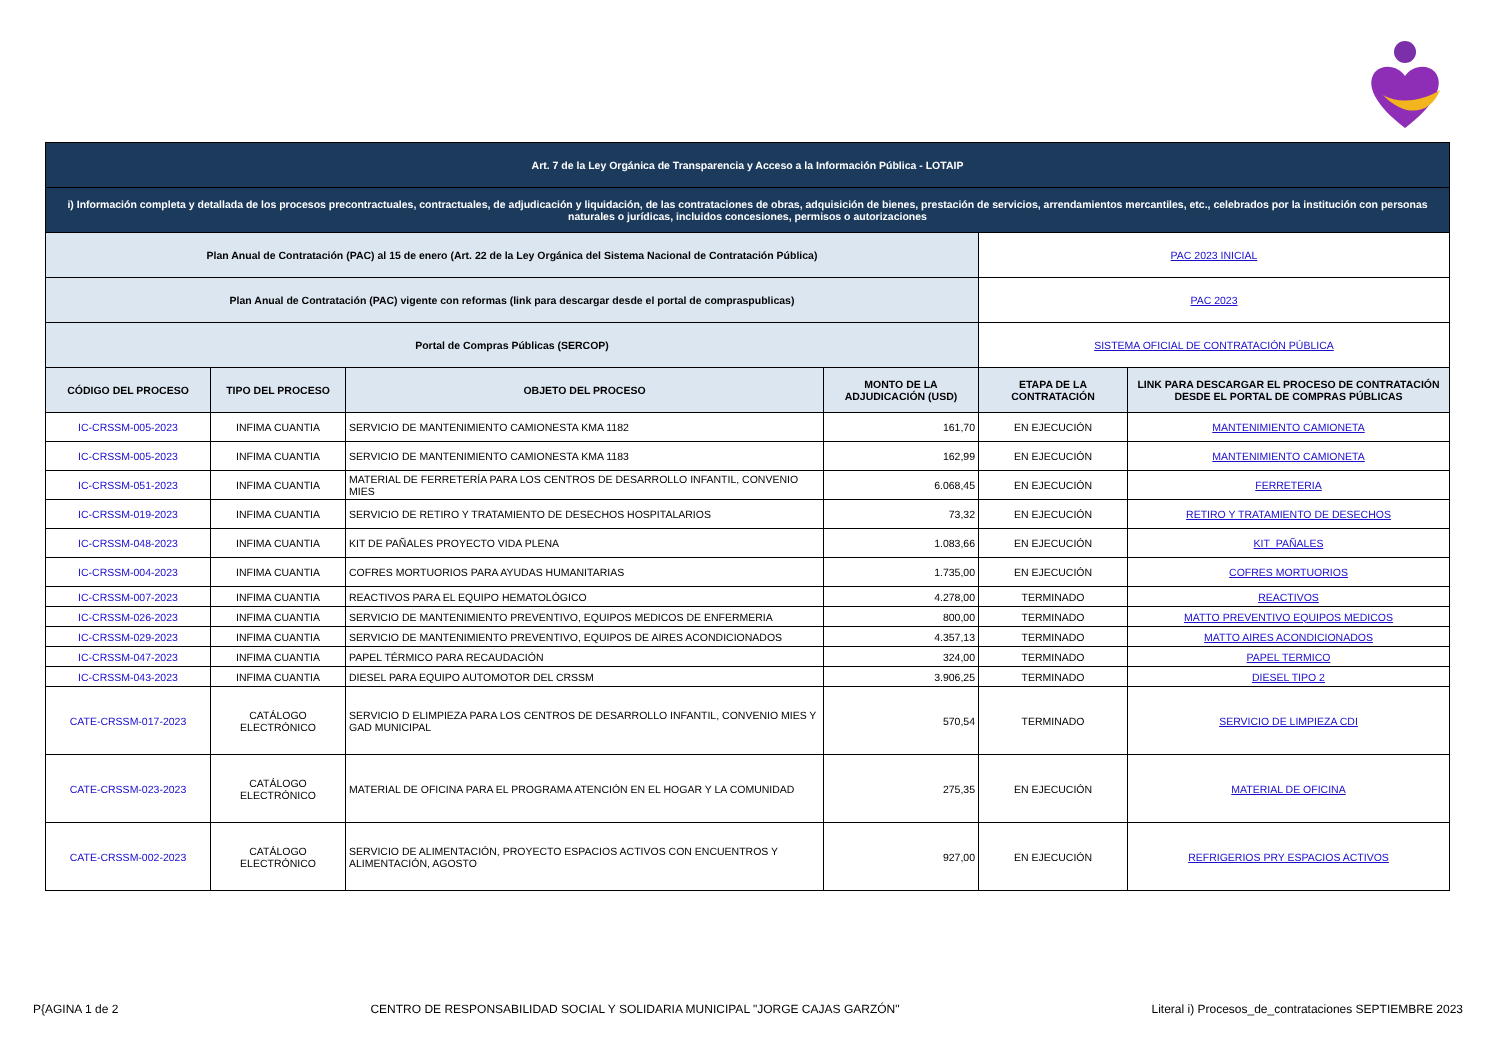| Art. 7 de la Ley Orgánica de Transparencia y Acceso a la Información Pública - LOTAIP | | | | | |
| i) Información completa y detallada de los procesos precontractuales, contractuales, de adjudicación y liquidación, de las contrataciones de obras, adquisición de bienes, prestación de servicios, arrendamientos mercantiles, etc., celebrados por la institución con personas naturales o jurídicas, incluidos concesiones, permisos o autorizaciones | | | | | |
| Plan Anual de Contratación (PAC) al 15 de enero (Art. 22 de la Ley Orgánica del Sistema Nacional de Contratación Pública) | | | | PAC 2023 INICIAL | |
| Plan Anual de Contratación (PAC) vigente con reformas (link para descargar desde el portal de compraspublicas) | | | | PAC 2023 | |
| Portal de Compras Públicas (SERCOP) | | | | SISTEMA OFICIAL DE CONTRATACIÓN PÚBLICA | |
| CÓDIGO DEL PROCESO | TIPO DEL PROCESO | OBJETO DEL PROCESO | MONTO DE LA ADJUDICACIÓN (USD) | ETAPA DE LA CONTRATACIÓN | LINK PARA DESCARGAR EL PROCESO DE CONTRATACIÓN DESDE EL PORTAL DE COMPRAS PÚBLICAS |
| IC-CRSSM-005-2023 | INFIMA CUANTIA | SERVICIO DE MANTENIMIENTO CAMIONESTA KMA 1182 | 161,70 | EN EJECUCIÓN | MANTENIMIENTO CAMIONETA |
| IC-CRSSM-005-2023 | INFIMA CUANTIA | SERVICIO DE MANTENIMIENTO CAMIONESTA KMA 1183 | 162,99 | EN EJECUCIÓN | MANTENIMIENTO CAMIONETA |
| IC-CRSSM-051-2023 | INFIMA CUANTIA | MATERIAL DE FERRETERÍA PARA LOS CENTROS DE DESARROLLO INFANTIL, CONVENIO MIES | 6.068,45 | EN EJECUCIÓN | FERRETERIA |
| IC-CRSSM-019-2023 | INFIMA CUANTIA | SERVICIO DE RETIRO Y TRATAMIENTO DE DESECHOS HOSPITALARIOS | 73,32 | EN EJECUCIÓN | RETIRO Y TRATAMIENTO DE DESECHOS |
| IC-CRSSM-048-2023 | INFIMA CUANTIA | KIT DE PAÑALES PROYECTO VIDA PLENA | 1.083,66 | EN EJECUCIÓN | KIT_PAÑALES |
| IC-CRSSM-004-2023 | INFIMA CUANTIA | COFRES MORTUORIOS PARA AYUDAS HUMANITARIAS | 1.735,00 | EN EJECUCIÓN | COFRES MORTUORIOS |
| IC-CRSSM-007-2023 | INFIMA CUANTIA | REACTIVOS PARA EL EQUIPO HEMATOLÓGICO | 4.278,00 | TERMINADO | REACTIVOS |
| IC-CRSSM-026-2023 | INFIMA CUANTIA | SERVICIO DE MANTENIMIENTO PREVENTIVO, EQUIPOS MEDICOS DE ENFERMERIA | 800,00 | TERMINADO | MATTO PREVENTIVO EQUIPOS MEDICOS |
| IC-CRSSM-029-2023 | INFIMA CUANTIA | SERVICIO DE MANTENIMIENTO PREVENTIVO, EQUIPOS DE AIRES ACONDICIONADOS | 4.357,13 | TERMINADO | MATTO AIRES ACONDICIONADOS |
| IC-CRSSM-047-2023 | INFIMA CUANTIA | PAPEL TÉRMICO PARA RECAUDACIÓN | 324,00 | TERMINADO | PAPEL TERMICO |
| IC-CRSSM-043-2023 | INFIMA CUANTIA | DIESEL PARA EQUIPO AUTOMOTOR DEL CRSSM | 3.906,25 | TERMINADO | DIESEL TIPO 2 |
| CATE-CRSSM-017-2023 | CATÁLOGO ELECTRÓNICO | SERVICIO D ELIMPIEZA PARA LOS CENTROS DE DESARROLLO INFANTIL, CONVENIO MIES Y GAD MUNICIPAL | 570,54 | TERMINADO | SERVICIO DE LIMPIEZA CDI |
| CATE-CRSSM-023-2023 | CATÁLOGO ELECTRÓNICO | MATERIAL DE OFICINA PARA EL PROGRAMA ATENCIÓN EN EL HOGAR Y LA COMUNIDAD | 275,35 | EN EJECUCIÓN | MATERIAL DE OFICINA |
| CATE-CRSSM-002-2023 | CATÁLOGO ELECTRÓNICO | SERVICIO DE ALIMENTACIÓN, PROYECTO ESPACIOS ACTIVOS CON ENCUENTROS Y ALIMENTACIÓN, AGOSTO | 927,00 | EN EJECUCIÓN | REFRIGERIOS PRY ESPACIOS ACTIVOS |
P{AGINA 1 de 2 CENTRO DE RESPONSABILIDAD SOCIAL Y SOLIDARIA MUNICIPAL "JORGE CAJAS GARZÓN" Literal i) Procesos_de_contrataciones SEPTIEMBRE 2023